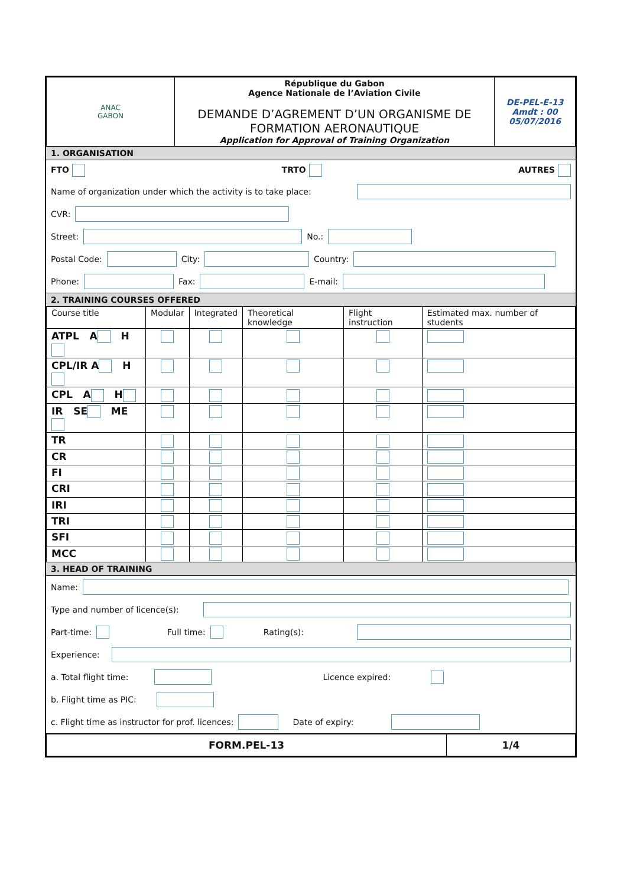| ANAC GABON | République du Gabon Agence Nationale de l’Aviation Civile DEMANDE D’AGREMENT D’UN ORGANISME DE FORMATION AERONAUTIQUE Application for Approval of Training Organization | DE-PEL-E-13 Amdt : 00 05/07/2016 |
1. ORGANISATION
FTO TRTO AUTRES
Name of organization under which the activity is to take place:
CVR:
Street: No.:
Postal Code: City: Country:
Phone: Fax: E-mail:
2. TRAINING COURSES OFFERED
| Course title | Modular | Integrated | Theoretical knowledge | Flight instruction | Estimated max. number of students |
| --- | --- | --- | --- | --- | --- |
| ATPL A H | | | | | |
| CPL/IR A H | | | | | |
| CPL A H | | | | | |
| IR SE ME | | | | | |
| TR | | | | | |
| CR | | | | | |
| FI | | | | | |
| CRI | | | | | |
| IRI | | | | | |
| TRI | | | | | |
| SFI | | | | | |
| MCC | | | | | |
3. HEAD OF TRAINING
Name:
Type and number of licence(s):
Part-time: Full time: Rating(s):
Experience:
a. Total flight time: Licence expired:
b. Flight time as PIC:
c. Flight time as instructor for prof. licences: Date of expiry:
| FORM.PEL-13 | 1/4 |